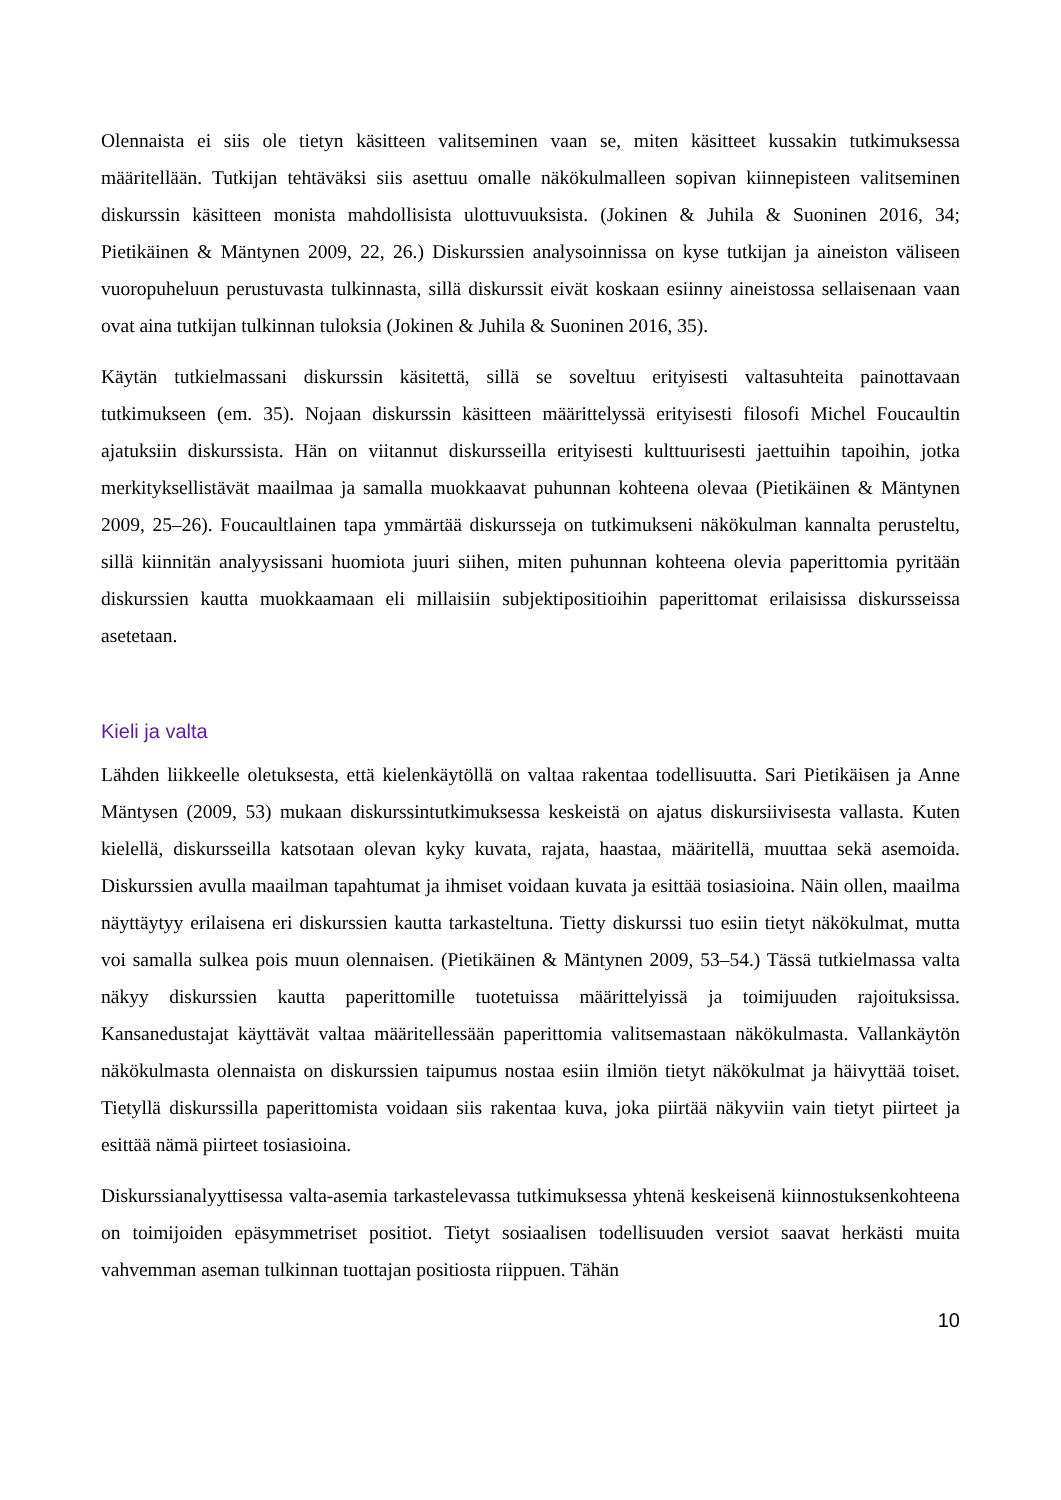Olennaista ei siis ole tietyn käsitteen valitseminen vaan se, miten käsitteet kussakin tutkimuksessa määritellään. Tutkijan tehtäväksi siis asettuu omalle näkökulmalleen sopivan kiinnepisteen valitseminen diskurssin käsitteen monista mahdollisista ulottuvuuksista. (Jokinen & Juhila & Suoninen 2016, 34; Pietikäinen & Mäntynen 2009, 22, 26.) Diskurssien analysoinnissa on kyse tutkijan ja aineiston väliseen vuoropuheluun perustuvasta tulkinnasta, sillä diskurssit eivät koskaan esiinny aineistossa sellaisenaan vaan ovat aina tutkijan tulkinnan tuloksia (Jokinen & Juhila & Suoninen 2016, 35).
Käytän tutkielmassani diskurssin käsitettä, sillä se soveltuu erityisesti valtasuhteita painottavaan tutkimukseen (em. 35). Nojaan diskurssin käsitteen määrittelyssä erityisesti filosofi Michel Foucaultin ajatuksiin diskurssista. Hän on viitannut diskursseilla erityisesti kulttuurisesti jaettuihin tapoihin, jotka merkityksellistävät maailmaa ja samalla muokkaavat puhunnan kohteena olevaa (Pietikäinen & Mäntynen 2009, 25–26). Foucaultlainen tapa ymmärtää diskursseja on tutkimukseni näkökulman kannalta perusteltu, sillä kiinnitän analyysissani huomiota juuri siihen, miten puhunnan kohteena olevia paperittomia pyritään diskurssien kautta muokkaamaan eli millaisiin subjektipositioihin paperittomat erilaisissa diskursseissa asetetaan.
Kieli ja valta
Lähden liikkeelle oletuksesta, että kielenkäytöllä on valtaa rakentaa todellisuutta. Sari Pietikäisen ja Anne Mäntysen (2009, 53) mukaan diskurssintutkimuksessa keskeistä on ajatus diskursiivisesta vallasta. Kuten kielellä, diskursseilla katsotaan olevan kyky kuvata, rajata, haastaa, määritellä, muuttaa sekä asemoida. Diskurssien avulla maailman tapahtumat ja ihmiset voidaan kuvata ja esittää tosiasioina. Näin ollen, maailma näyttäytyy erilaisena eri diskurssien kautta tarkasteltuna. Tietty diskurssi tuo esiin tietyt näkökulmat, mutta voi samalla sulkea pois muun olennaisen. (Pietikäinen & Mäntynen 2009, 53–54.) Tässä tutkielmassa valta näkyy diskurssien kautta paperittomille tuotetuissa määrittelyissä ja toimijuuden rajoituksissa. Kansanedustajat käyttävät valtaa määritellessään paperittomia valitsemastaan näkökulmasta. Vallankäytön näkökulmasta olennaista on diskurssien taipumus nostaa esiin ilmiön tietyt näkökulmat ja häivyttää toiset. Tietyllä diskurssilla paperittomista voidaan siis rakentaa kuva, joka piirtää näkyviin vain tietyt piirteet ja esittää nämä piirteet tosiasioina.
Diskurssianalyyttisessa valta-asemia tarkastelevassa tutkimuksessa yhtenä keskeisenä kiinnostuksenkohteena on toimijoiden epäsymmetriset positiot. Tietyt sosiaalisen todellisuuden versiot saavat herkästi muita vahvemman aseman tulkinnan tuottajan positiosta riippuen. Tähän
10